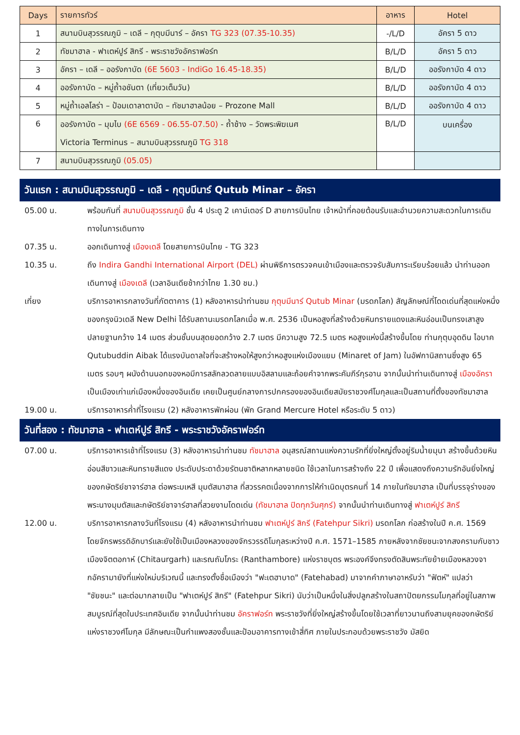| Days | รายการทัวร์ | อาหาร | Hotel |
| --- | --- | --- | --- |
| 1 | สนามบินสุวรรณภูมิ – เดลี – กุตุบมีนาร์ – อัครา TG 323 (07.35-10.35) | -/L/D | อัครา 5 ดาว |
| 2 | ทัชมาฮาล - ฟาเตห์ปูร์ สิกรี - พระราชวังอัคราฟอร์ท | B/L/D | อัครา 5 ดาว |
| 3 | อัครา – เดลี – ออรังกาบัด (6E 5603 - IndiGo 16.45-18.35) | B/L/D | ออรังกาบัด 4 ดาว |
| 4 | ออรังกาบัด – หมู่ถ้ำอชันตา (เที่ยวเต็มวัน) | B/L/D | ออรังกาบัด 4 ดาว |
| 5 | หมู่ถ้ำเอลโลร่า – ป้อมเดาลาตาบัด – ทัชมาฮาลน้อย – Prozone Mall | B/L/D | ออรังกาบัด 4 ดาว |
| 6 | ออรังกาบัด – มุมไบ (6E 6569 - 06.55-07.50) - ถ้ำช้าง – วัดพระพิฆเนศ Victoria Terminus – สนามบินสุวรรณภูมิ TG 318 | B/L/D | บนเครื่อง |
| 7 | สนามบินสุวรรณภูมิ (05.05) | | |
วันแรก : สนามบินสุวรรณภูมิ – เดลี - กุตุบมีนาร์ Qutub Minar – อัครา
05.00 น. พร้อมกันที่ สนามบินสุวรรณภูมิ ชั้น 4 ประตู 2 เคาน์เตอร์ D สายการบินไทย เจ้าหน้าที่คอยต้อนรับและอำนวยความสะดวกในการเดินทางในการเดินทาง
07.35 น. ออกเดินทางสู่ เมืองเดลี โดยสายการบินไทย - TG 323
10.35 น. ถึง Indira Gandhi International Airport (DEL) ผ่านพิธีการตรวจคนเข้าเมืองและตรวจรับสัมภาระเรียบร้อยแล้ว นำท่านออกเดินทางสู่ เมืองเดลี (เวลาอินเดียช้ากว่าไทย 1.30 ชม.)
เที่ยง บริการอาหารกลางวันที่ภัตตาคาร (1) หลังอาหารนำท่านชม กุตุบมีนาร์ Qutub Minar (มรดกโลก) สัญลักษณ์ที่โดดเด่นที่สุดแห่งหนึ่งของกรุงนิวเดลี New Delhi ได้รับสถานะมรดกโลกเมื่อ พ.ศ. 2536 เป็นหอสูงที่สร้างด้วยหินทรายแดงและหินอ่อนเป็นทรงเสาสูงปลายฐานกว้าง 14 เมตร ส่วนชั้นบนสุดยอดกว้าง 2.7 เมตร มีความสูง 72.5 เมตร หอสูงแห่งนี้สร้างขึ้นโดย ท่านกุตุบอุดดิน ไอบาค Qutubuddin Aibak ได้แรงบันดาลใจที่จะสร้างหอให้สูงกว่าหอสูงแห่งเมืองแยม (Minaret of Jam) ในอัฟกานิสถานซึ่งสูง 65 เมตร รอบๆ ผนังด้านนอกของหอมีการสลักลวดลายแบบอิสลามและถ้อยคำจากพระคัมภีร์กุรอาน จากนั้นนำท่านเดินทางสู่ เมืองอัครา เป็นเมืองเก่าแก่เมืองหนึ่งของอินเดีย เคยเป็นศูนย์กลางการปกครองของอินเดียสมัยราชวงศ์โมกุลและเป็นสถานที่ตั้งของทัชมาฮาล
19.00 น. บริการอาหารค่ำที่โรงแรม (2) หลังอาหารพักผ่อน (พัก Grand Mercure Hotel หรือระดับ 5 ดาว)
วันที่สอง : ทัชมาฮาล - ฟาเตห์ปูร์ สิกรี - พระราชวังอัคราฟอร์ท
07.00 น. บริการอาหารเช้าที่โรงแรม (3) หลังอาหารนำท่านชม ทัชมาฮาล อนุสรณ์สถานแห่งความรักที่ยิ่งใหญ่ตั้งอยู่ริมน้ำยมุนา สร้างขึ้นด้วยหินอ่อนสีขาวและหินทรายสีแดง ประดับประดาด้วยรัตนชาติหลากหลายชนิด ใช้เวลาในการสร้างถึง 22 ปี เพื่อแสดงถึงความรักอันยิ่งใหญ่ของกษัตริย์ชาจาร์ฮาล ต่อพระมเหสี มุมตัสมาฮาล ที่สวรรคตเนื่องจากการให้กำเนิดบุตรคนที่ 14 ภายในทัชมาฮาล เป็นที่บรรจุร่างของพระนางมุมตัสและกษัตริย์ชาจาร์ฮาลที่สวยงามโดดเด่น (ทัชมาฮาล ปิดทุกวันศุกร์) จากนั้นนำท่านเดินทางสู่ ฟาเตห์ปูร์ สิกรี
12.00 น. บริการอาหารกลางวันที่โรงแรม (4) หลังอาหารนำท่านชม ฟาเตห์ปูร์ สิกรี (Fatehpur Sikri) มรดกโลก ก่อสร้างในปี ค.ศ. 1569 โดยจักรพรรดิอักบาร์และยังใช้เป็นเมืองหลวงของจักรวรรดิโมกุลระหว่างปี ค.ศ. 1571–1585 ภายหลังจากชัยชนะจากสงครามกับชาวเมืองจิตตอกาห์ (Chitaurgarh) และรณถัมโภระ (Ranthambore) แห่งราชบุตร พระองค์จึงทรงตัดสินพระทัยย้ายเมืองหลวงจากอัครามายังที่แห่งใหม่บริเวณนี้ และทรงตั้งชื่อเมืองว่า "ฟะเตฮาบาด" (Fatehabad) มาจากคำภาษาอาหรับว่า "ฟัตห์" แปลว่า "ชัยชนะ" และต่อมากลายเป็น "ฟาเตห์ปูร์ สิกรี" (Fatehpur Sikri) นับว่าเป็นหนึ่งในสิ่งปลูกสร้างในสถาปัตยกรรมโมกุลที่อยู่ในสภาพสมบูรณ์ที่สุดในประเทศอินเดีย จากนั้นนำท่านชม อัคราฟอร์ท พระราชวังที่ยิ่งใหญ่สร้างขึ้นโดยใช้เวลาที่ยาวนานถึงสามยุคของกษัตริย์แห่งราชวงศ์โมกุล มีลักษณะเป็นกำแพงสองชั้นและป้อมอาคารทางเข้าสี่ทิศ ภายในประกอบด้วยพระราชวัง มัสยิด